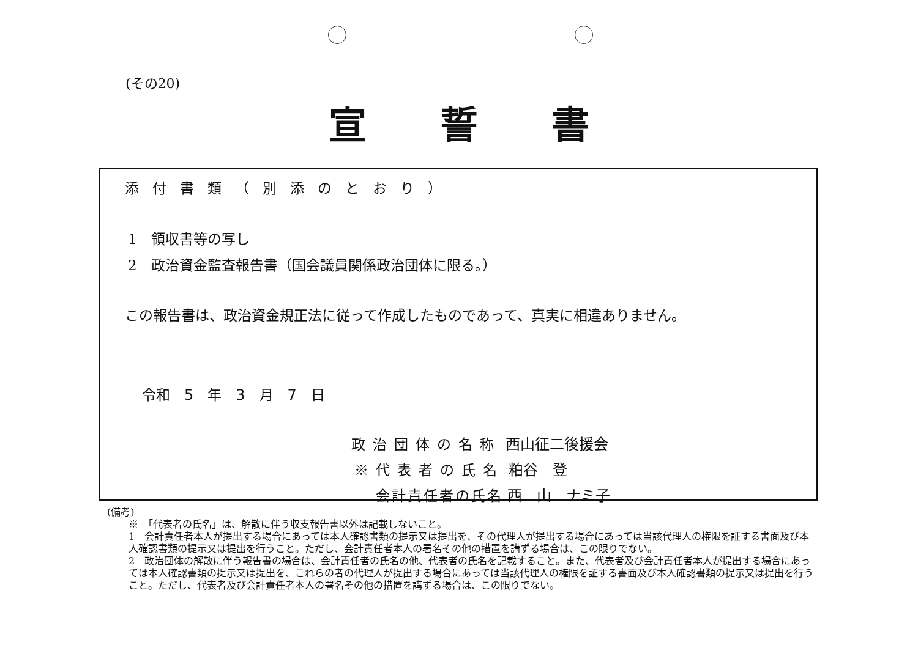(その20)
宣誓書
添付書類（別添のとおり）
1　領収書等の写し
2　政治資金監査報告書（国会議員関係政治団体に限る。）
この報告書は、政治資金規正法に従って作成したものであって、真実に相違ありません。
令和　5　年　3　月　7　日
政治団体の名称 西山征二後援会
※代表者の氏名 粕谷　登
会計責任者の氏名 西　山　ナミ子
(備考)
※　「代表者の氏名」は、解散に伴う収支報告書以外は記載しないこと。
1　会計責任者本人が提出する場合にあっては本人確認書類の提示又は提出を、その代理人が提出する場合にあっては当該代理人の権限を証する書面及び本人確認書類の提示又は提出を行うこと。ただし、会計責任者本人の署名その他の措置を講ずる場合は、この限りでない。
2　政治団体の解散に伴う報告書の場合は、会計責任者の氏名の他、代表者の氏名を記載すること。また、代表者及び会計責任者本人が提出する場合にあっては本人確認書類の提示又は提出を、これらの者の代理人が提出する場合にあっては当該代理人の権限を証する書面及び本人確認書類の提示又は提出を行うこと。ただし、代表者及び会計責任者本人の署名その他の措置を講ずる場合は、この限りでない。